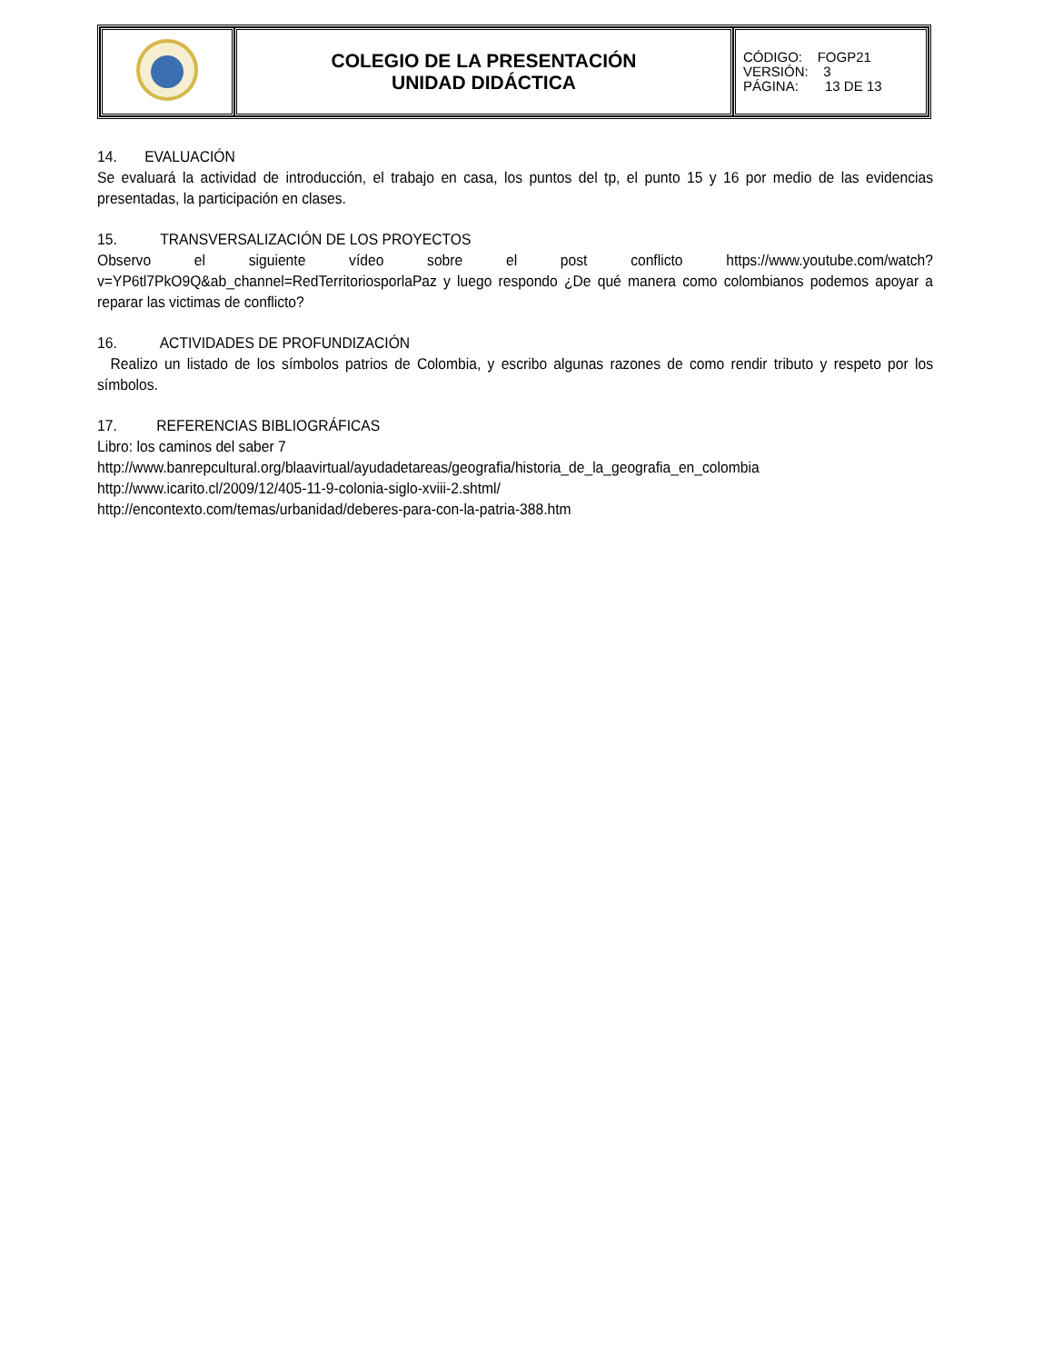| | COLEGIO DE LA PRESENTACIÓN UNIDAD DIDÁCTICA | CÓDIGO: FOGP21 VERSIÓN: 3 PÁGINA: 13 DE 13 |
14. EVALUACIÓN
Se evaluará la actividad de introducción, el trabajo en casa, los puntos del tp, el punto 15 y 16 por medio de las evidencias presentadas, la participación en clases.
15. TRANSVERSALIZACIÓN DE LOS PROYECTOS
Observo el siguiente vídeo sobre el post conflicto https://www.youtube.com/watch?v=YP6tl7PkO9Q&ab_channel=RedTerritoriosporlaPaz y luego respondo ¿De qué manera como colombianos podemos apoyar a reparar las victimas de conflicto?
16. ACTIVIDADES DE PROFUNDIZACIÓN
Realizo un listado de los símbolos patrios de Colombia, y escribo algunas razones de como rendir tributo y respeto por los símbolos.
17. REFERENCIAS BIBLIOGRÁFICAS
Libro: los caminos del saber 7
http://www.banrepcultural.org/blaavirtual/ayudadetareas/geografia/historia_de_la_geografia_en_colombia
http://www.icarito.cl/2009/12/405-11-9-colonia-siglo-xviii-2.shtml/
http://encontexto.com/temas/urbanidad/deberes-para-con-la-patria-388.htm